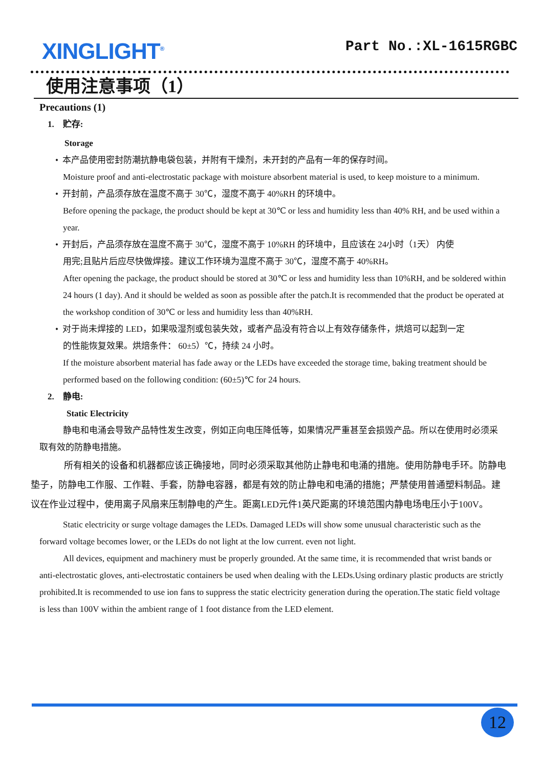XINGLIGHT<sup>®</sup>
Part No.:XL-1615RGBC
使用注意事项（1）
Precautions (1)
1. 贮存:
Storage
• 本产品使用密封防潮抗静电袋包装，并附有干燥剂，未开封的产品有一年的保存时间。
Moisture proof and anti-electrostatic package with moisture absorbent material is used, to keep moisture to a minimum.
• 开封前，产品须存放在温度不高于 30℃，湿度不高于 40%RH 的环境中。
Before opening the package, the product should be kept at 30℃ or less and humidity less than 40% RH, and be used within a year.
• 开封后，产品须存放在温度不高于 30℃，湿度不高于 10%RH 的环境中，且应该在 24小时（1天） 内使
用完;且贴片后应尽快做焊接。建议工作环境为温度不高于 30℃，湿度不高于 40%RH。
After opening the package, the product should be stored at 30℃ or less and humidity less than 10%RH, and be soldered within 24 hours (1 day). And it should be welded as soon as possible after the patch.It is recommended that the product be operated at the workshop condition of 30℃ or less and humidity less than 40%RH.
• 对于尚未焊接的 LED，如果吸湿剂或包装失效，或者产品没有符合以上有效存储条件，烘焙可以起到一定
的性能恢复效果。烘焙条件： 60±5）℃，持续 24 小时。
If the moisture absorbent material has fade away or the LEDs have exceeded the storage time, baking treatment should be performed based on the following condition: (60±5)℃ for 24 hours.
2. 静电:
Static Electricity
静电和电涌会导致产品特性发生改变，例如正向电压降低等，如果情况严重甚至会损毁产品。所以在使用时必须采取有效的防静电措施。
所有相关的设备和机器都应该正确接地，同时必须采取其他防止静电和电涌的措施。使用防静电手环。防静电垫子，防静电工作服、工作鞋、手套，防静电容器，都是有效的防止静电和电涌的措施；严禁使用普通塑料制品。建议在作业过程中，使用离子风扇来压制静电的产生。距离LED元件1英尺距离的环境范围内静电场电压小于100V。
Static electricity or surge voltage damages the LEDs. Damaged LEDs will show some unusual characteristic such as the forward voltage becomes lower, or the LEDs do not light at the low current. even not light.
All devices, equipment and machinery must be properly grounded. At the same time, it is recommended that wrist bands or anti-electrostatic gloves, anti-electrostatic containers be used when dealing with the LEDs.Using ordinary plastic products are strictly prohibited.It is recommended to use ion fans to suppress the static electricity generation during the operation.The static field voltage is less than 100V within the ambient range of 1 foot distance from the LED element.
12